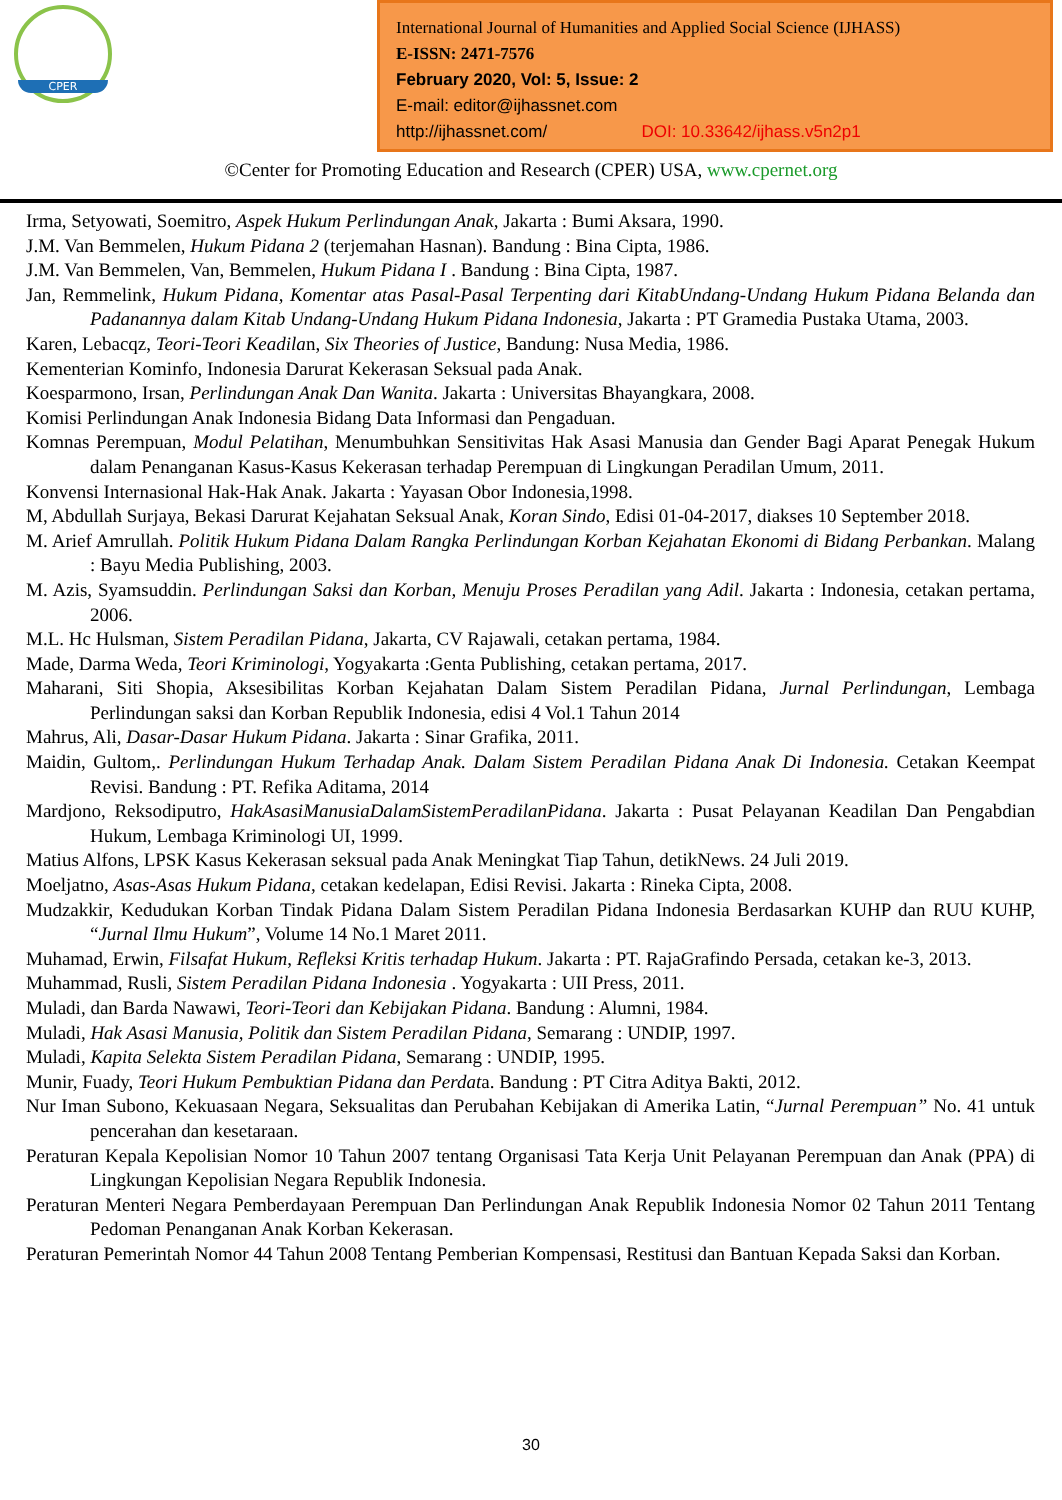CPER
International Journal of Humanities and Applied Social Science (IJHASS)
E-ISSN: 2471-7576
February 2020, Vol: 5, Issue: 2
E-mail: editor@ijhassnet.com
http://ijhassnet.com/ DOI: 10.33642/ijhass.v5n2p1
©Center for Promoting Education and Research (CPER) USA, www.cpernet.org
Irma, Setyowati, Soemitro, Aspek Hukum Perlindungan Anak, Jakarta : Bumi Aksara, 1990.
J.M. Van Bemmelen, Hukum Pidana 2 (terjemahan Hasnan). Bandung : Bina Cipta, 1986.
J.M. Van Bemmelen, Van, Bemmelen, Hukum Pidana I . Bandung : Bina Cipta, 1987.
Jan, Remmelink, Hukum Pidana, Komentar atas Pasal-Pasal Terpenting dari KitabUndang-Undang Hukum Pidana Belanda dan Padanannya dalam Kitab Undang-Undang Hukum Pidana Indonesia, Jakarta : PT Gramedia Pustaka Utama, 2003.
Karen, Lebacqz, Teori-Teori Keadilan, Six Theories of Justice, Bandung: Nusa Media, 1986.
Kementerian Kominfo, Indonesia Darurat Kekerasan Seksual pada Anak.
Koesparmono, Irsan, Perlindungan Anak Dan Wanita. Jakarta : Universitas Bhayangkara, 2008.
Komisi Perlindungan Anak Indonesia Bidang Data Informasi dan Pengaduan.
Komnas Perempuan, Modul Pelatihan, Menumbuhkan Sensitivitas Hak Asasi Manusia dan Gender Bagi Aparat Penegak Hukum dalam Penanganan Kasus-Kasus Kekerasan terhadap Perempuan di Lingkungan Peradilan Umum, 2011.
Konvensi Internasional Hak-Hak Anak. Jakarta : Yayasan Obor Indonesia,1998.
M, Abdullah Surjaya, Bekasi Darurat Kejahatan Seksual Anak, Koran Sindo, Edisi 01-04-2017, diakses 10 September 2018.
M. Arief Amrullah. Politik Hukum Pidana Dalam Rangka Perlindungan Korban Kejahatan Ekonomi di Bidang Perbankan. Malang : Bayu Media Publishing, 2003.
M. Azis, Syamsuddin. Perlindungan Saksi dan Korban, Menuju Proses Peradilan yang Adil. Jakarta : Indonesia, cetakan pertama, 2006.
M.L. Hc Hulsman, Sistem Peradilan Pidana, Jakarta, CV Rajawali, cetakan pertama, 1984.
Made, Darma Weda, Teori Kriminologi, Yogyakarta :Genta Publishing, cetakan pertama, 2017.
Maharani, Siti Shopia, Aksesibilitas Korban Kejahatan Dalam Sistem Peradilan Pidana, Jurnal Perlindungan, Lembaga Perlindungan saksi dan Korban Republik Indonesia, edisi 4 Vol.1 Tahun 2014
Mahrus, Ali, Dasar-Dasar Hukum Pidana. Jakarta : Sinar Grafika, 2011.
Maidin, Gultom,. Perlindungan Hukum Terhadap Anak. Dalam Sistem Peradilan Pidana Anak Di Indonesia. Cetakan Keempat Revisi. Bandung : PT. Refika Aditama, 2014
Mardjono, Reksodiputro, HakAsasiManusiaDalamSistemPeradilanPidana. Jakarta : Pusat Pelayanan Keadilan Dan Pengabdian Hukum, Lembaga Kriminologi UI, 1999.
Matius Alfons, LPSK Kasus Kekerasan seksual pada Anak Meningkat Tiap Tahun, detikNews. 24 Juli 2019.
Moeljatno, Asas-Asas Hukum Pidana, cetakan kedelapan, Edisi Revisi. Jakarta : Rineka Cipta, 2008.
Mudzakkir, Kedudukan Korban Tindak Pidana Dalam Sistem Peradilan Pidana Indonesia Berdasarkan KUHP dan RUU KUHP, “Jurnal Ilmu Hukum”, Volume 14 No.1 Maret 2011.
Muhamad, Erwin, Filsafat Hukum, Refleksi Kritis terhadap Hukum. Jakarta : PT. RajaGrafindo Persada, cetakan ke-3, 2013.
Muhammad, Rusli, Sistem Peradilan Pidana Indonesia . Yogyakarta : UII Press, 2011.
Muladi, dan Barda Nawawi, Teori-Teori dan Kebijakan Pidana. Bandung : Alumni, 1984.
Muladi, Hak Asasi Manusia, Politik dan Sistem Peradilan Pidana, Semarang : UNDIP, 1997.
Muladi, Kapita Selekta Sistem Peradilan Pidana, Semarang : UNDIP, 1995.
Munir, Fuady, Teori Hukum Pembuktian Pidana dan Perdata. Bandung : PT Citra Aditya Bakti, 2012.
Nur Iman Subono, Kekuasaan Negara, Seksualitas dan Perubahan Kebijakan di Amerika Latin, “Jurnal Perempuan” No. 41 untuk pencerahan dan kesetaraan.
Peraturan Kepala Kepolisian Nomor 10 Tahun 2007 tentang Organisasi Tata Kerja Unit Pelayanan Perempuan dan Anak (PPA) di Lingkungan Kepolisian Negara Republik Indonesia.
Peraturan Menteri Negara Pemberdayaan Perempuan Dan Perlindungan Anak Republik Indonesia Nomor 02 Tahun 2011 Tentang Pedoman Penanganan Anak Korban Kekerasan.
Peraturan Pemerintah Nomor 44 Tahun 2008 Tentang Pemberian Kompensasi, Restitusi dan Bantuan Kepada Saksi dan Korban.
30